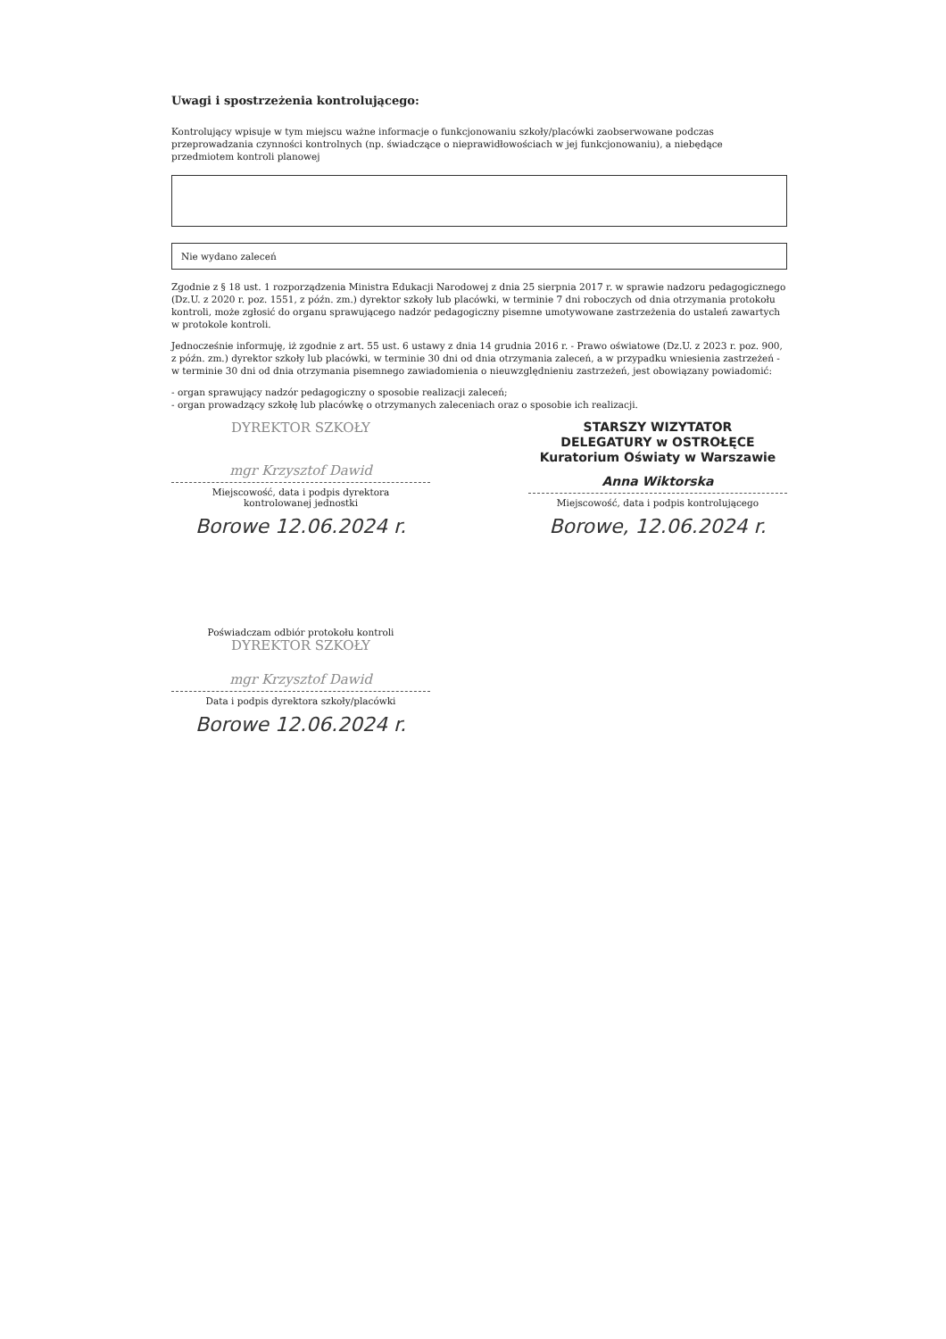Uwagi i spostrzeżenia kontrolującego:
Kontrolujący wpisuje w tym miejscu ważne informacje o funkcjonowaniu szkoły/placówki zaobserwowane podczas przeprowadzania czynności kontrolnych (np. świadczące o nieprawidłowościach w jej funkcjonowaniu), a niebędące przedmiotem kontroli planowej
Nie wydano zaleceń
Zgodnie z § 18 ust. 1 rozporządzenia Ministra Edukacji Narodowej z dnia 25 sierpnia 2017 r. w sprawie nadzoru pedagogicznego (Dz.U. z 2020 r. poz. 1551, z późn. zm.) dyrektor szkoły lub placówki, w terminie 7 dni roboczych od dnia otrzymania protokołu kontroli, może zgłosić do organu sprawującego nadzór pedagogiczny pisemne umotywowane zastrzeżenia do ustaleń zawartych w protokole kontroli.
Jednocześnie informuję, iż zgodnie z art. 55 ust. 6 ustawy z dnia 14 grudnia 2016 r. - Prawo oświatowe (Dz.U. z 2023 r. poz. 900, z późn. zm.) dyrektor szkoły lub placówki, w terminie 30 dni od dnia otrzymania zaleceń, a w przypadku wniesienia zastrzeżeń - w terminie 30 dni od dnia otrzymania pisemnego zawiadomienia o nieuwzględnieniu zastrzeżeń, jest obowiązany powiadomić:
- organ sprawujący nadzór pedagogiczny o sposobie realizacji zaleceń;
- organ prowadzący szkołę lub placówkę o otrzymanych zaleceniach oraz o sposobie ich realizacji.
DYREKTOR SZKOŁY
mgr Krzysztof Dawid
Miejscowość, data i podpis dyrektora
kontrolowanej jednostki
Borowe 12.06.2024 r.
STARSZY WIZYTATOR
DELEGATURY w OSTROŁĘCE
Kuratorium Oświaty w Warszawie
Anna Wiktorska
Miejscowość, data i podpis kontrolującego
Borowe, 12.06.2024 r.
Poświadczam odbiór protokołu kontroli
DYREKTOR SZKOŁY
mgr Krzysztof Dawid
Data i podpis dyrektora szkoły/placówki
Borowe 12.06.2024 r.